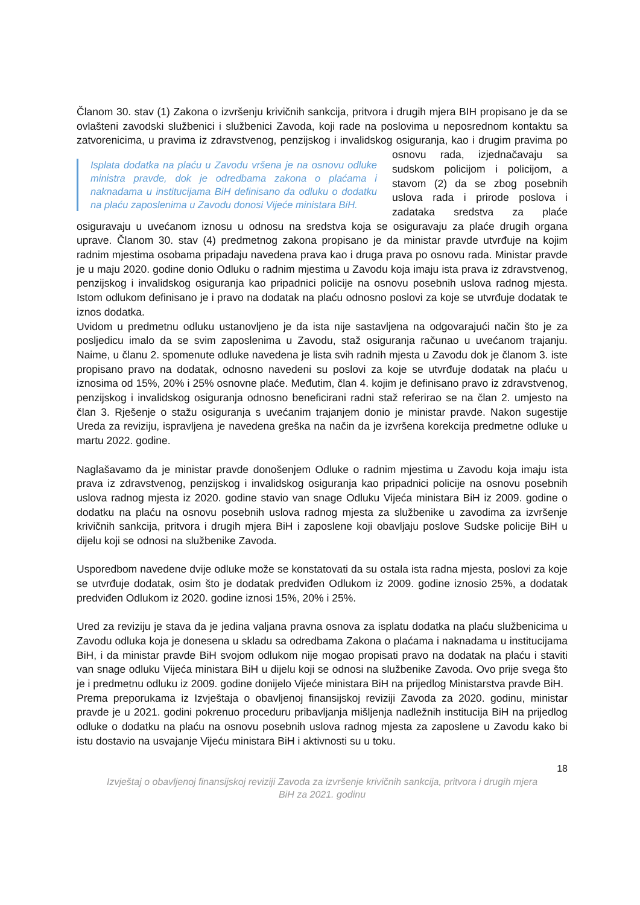Članom 30. stav (1) Zakona o izvršenju krivičnih sankcija, pritvora i drugih mjera BIH propisano je da se ovlašteni zavodski službenici i službenici Zavoda, koji rade na poslovima u neposrednom kontaktu sa zatvorenicima, u pravima iz zdravstvenog, penzijskog i invalidskog Isplata dodatka na plaću u Zavodu vršena je na osnovu odluke ministra pravde, dok je odredbama zakona o plaćama i naknadama u institucijama BiH definisano da odluku o dodatku na plaću zaposlenima u Zavodu donosi Vijeće ministara BiH. osiguranja, kao i drugim pravima po osnovu rada, izjednačavaju sa sudskom policijom i policijom, a stavom (2) da se zbog posebnih uslova rada i prirode poslova i zadataka sredstva za plaće osiguravaju u uvećanom iznosu u odnosu na sredstva koja se osiguravaju za plaće drugih organa uprave. Članom 30. stav (4) predmetnog zakona propisano je da ministar pravde utvrđuje na kojim radnim mjestima osobama pripadaju navedena prava kao i druga prava po osnovu rada. Ministar pravde je u maju 2020. godine donio Odluku o radnim mjestima u Zavodu koja imaju ista prava iz zdravstvenog, penzijskog i invalidskog osiguranja kao pripadnici policije na osnovu posebnih uslova radnog mjesta. Istom odlukom definisano je i pravo na dodatak na plaću odnosno poslovi za koje se utvrđuje dodatak te iznos dodatka.
Uvidom u predmetnu odluku ustanovljeno je da ista nije sastavljena na odgovarajući način što je za posljedicu imalo da se svim zaposlenima u Zavodu, staž osiguranja računao u uvećanom trajanju. Naime, u članu 2. spomenute odluke navedena je lista svih radnih mjesta u Zavodu dok je članom 3. iste propisano pravo na dodatak, odnosno navedeni su poslovi za koje se utvrđuje dodatak na plaću u iznosima od 15%, 20% i 25% osnovne plaće. Međutim, član 4. kojim je definisano pravo iz zdravstvenog, penzijskog i invalidskog osiguranja odnosno beneficirani radni staž referirao se na član 2. umjesto na član 3. Rješenje o stažu osiguranja s uvećanim trajanjem donio je ministar pravde. Nakon sugestije Ureda za reviziju, ispravljena je navedena greška na način da je izvršena korekcija predmetne odluke u martu 2022. godine.
Naglašavamo da je ministar pravde donošenjem Odluke o radnim mjestima u Zavodu koja imaju ista prava iz zdravstvenog, penzijskog i invalidskog osiguranja kao pripadnici policije na osnovu posebnih uslova radnog mjesta iz 2020. godine stavio van snage Odluku Vijeća ministara BiH iz 2009. godine o dodatku na plaću na osnovu posebnih uslova radnog mjesta za službenike u zavodima za izvršenje krivičnih sankcija, pritvora i drugih mjera BiH i zaposlene koji obavljaju poslove Sudske policije BiH u dijelu koji se odnosi na službenike Zavoda.
Usporedbom navedene dvije odluke može se konstatovati da su ostala ista radna mjesta, poslovi za koje se utvrđuje dodatak, osim što je dodatak predviđen Odlukom iz 2009. godine iznosio 25%, a dodatak predviđen Odlukom iz 2020. godine iznosi 15%, 20% i 25%.
Ured za reviziju je stava da je jedina valjana pravna osnova za isplatu dodatka na plaću službenicima u Zavodu odluka koja je donesena u skladu sa odredbama Zakona o plaćama i naknadama u institucijama BiH, i da ministar pravde BiH svojom odlukom nije mogao propisati pravo na dodatak na plaću i staviti van snage odluku Vijeća ministara BiH u dijelu koji se odnosi na službenike Zavoda. Ovo prije svega što je i predmetnu odluku iz 2009. godine donijelo Vijeće ministara BiH na prijedlog Ministarstva pravde BiH.
Prema preporukama iz Izvještaja o obavljenoj finansijskoj reviziji Zavoda za 2020. godinu, ministar pravde je u 2021. godini pokrenuo proceduru pribavljanja mišljenja nadležnih institucija BiH na prijedlog odluke o dodatku na plaću na osnovu posebnih uslova radnog mjesta za zaposlene u Zavodu kako bi istu dostavio na usvajanje Vijeću ministara BiH i aktivnosti su u toku.
18
Izvještaj o obavljenoj finansijskoj reviziji Zavoda za izvršenje krivičnih sankcija, pritvora i drugih mjera
BiH za 2021. godinu